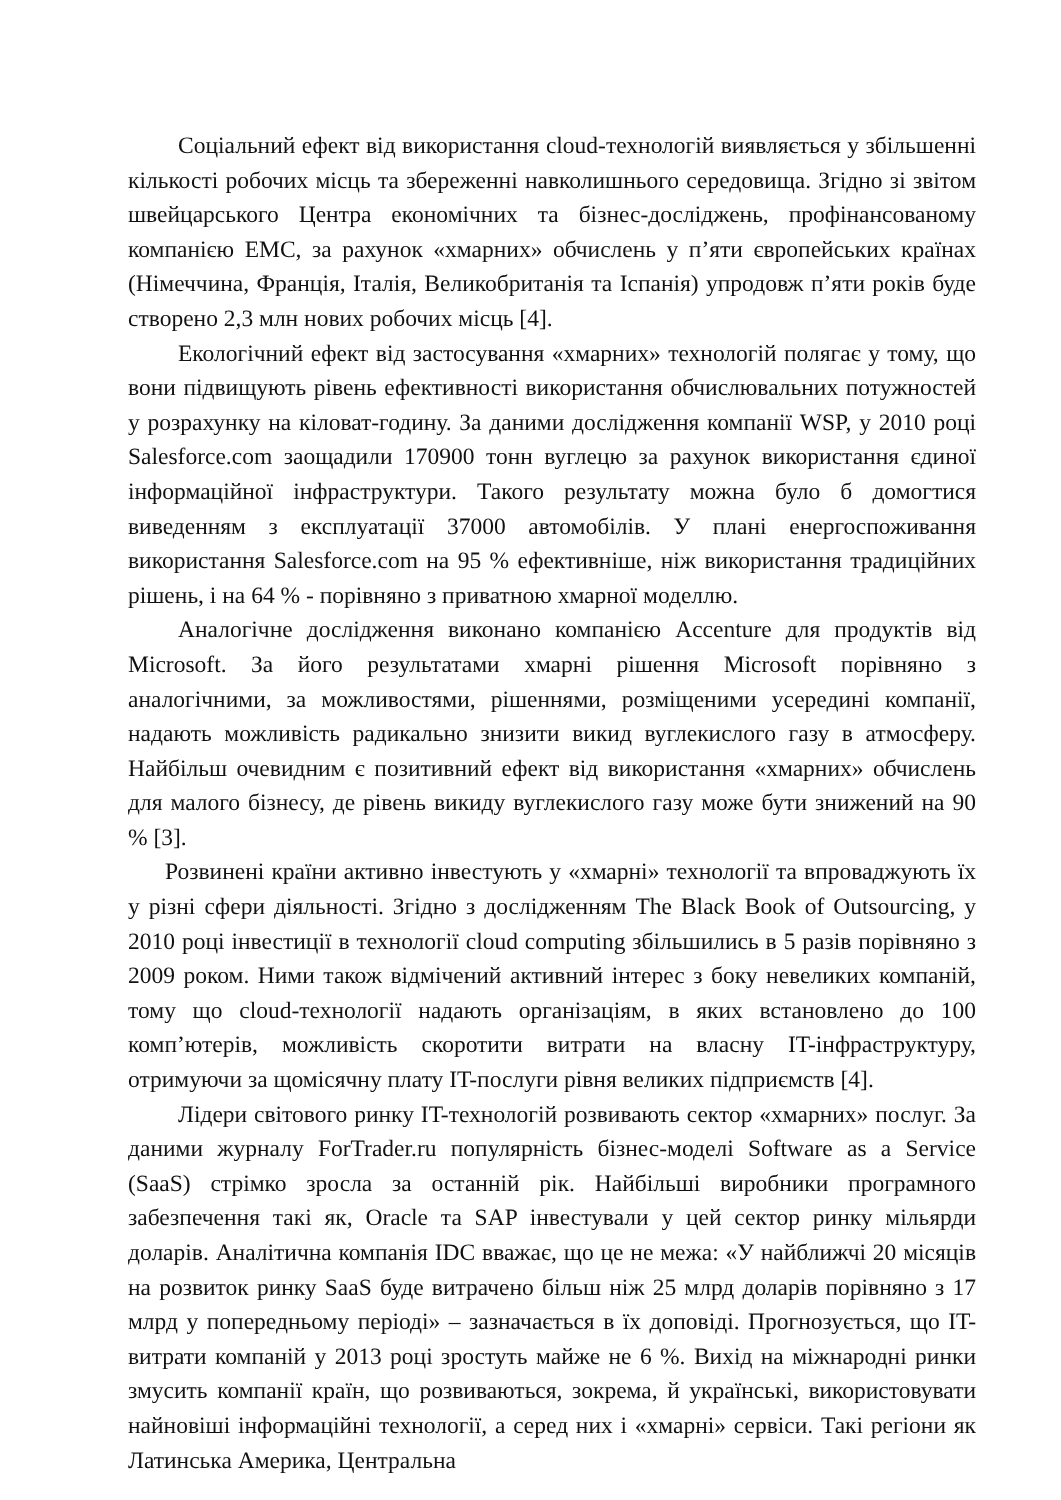Соціальний ефект від використання cloud-технологій виявляється у збільшенні кількості робочих місць та збереженні навколишнього середовища. Згідно зі звітом швейцарського Центра економічних та бізнес-досліджень, профінансованому компанією EMC, за рахунок «хмарних» обчислень у п’яти європейських країнах (Німеччина, Франція, Італія, Великобританія та Іспанія) упродовж п’яти років буде створено 2,3 млн нових робочих місць [4].
Екологічний ефект від застосування «хмарних» технологій полягає у тому, що вони підвищують рівень ефективності використання обчислювальних потужностей у розрахунку на кіловат-годину. За даними дослідження компанії WSP, у 2010 році Salesforce.com заощадили 170900 тонн вуглецю за рахунок використання єдиної інформаційної інфраструктури. Такого результату можна було б домогтися виведенням з експлуатації 37000 автомобілів. У плані енергоспоживання використання Salesforce.com на 95 % ефективніше, ніж використання традиційних рішень, і на 64 % - порівняно з приватною хмарної моделлю.
Аналогічне дослідження виконано компанією Accenture для продуктів від Microsoft. За його результатами хмарні рішення Microsoft порівняно з аналогічними, за можливостями, рішеннями, розміщеними усередині компанії, надають можливість радикально знизити викид вуглекислого газу в атмосферу. Найбільш очевидним є позитивний ефект від використання «хмарних» обчислень для малого бізнесу, де рівень викиду вуглекислого газу може бути знижений на 90 % [3].
Розвинені країни активно інвестують у «хмарні» технології та впроваджують їх у різні сфери діяльності. Згідно з дослідженням The Black Book of Outsourcing, у 2010 році інвестиції в технології cloud computing збільшились в 5 разів порівняно з 2009 роком. Ними також відмічений активний інтерес з боку невеликих компаній, тому що cloud-технології надають організаціям, в яких встановлено до 100 комп’ютерів, можливість скоротити витрати на власну IT-інфраструктуру, отримуючи за щомісячну плату IT-послуги рівня великих підприємств [4].
Лідери світового ринку IT-технологій розвивають сектор «хмарних» послуг. За даними журналу ForTrader.ru популярність бізнес-моделі Software as a Service (SaaS) стрімко зросла за останній рік. Найбільші виробники програмного забезпечення такі як, Oracle та SAP інвестували у цей сектор ринку мільярди доларів. Аналітична компанія IDC вважає, що це не межа: «У найближчі 20 місяців на розвиток ринку SaaS буде витрачено більш ніж 25 млрд доларів порівняно з 17 млрд у попередньому періоді» – зазначається в їх доповіді. Прогнозується, що IT-витрати компаній у 2013 році зростуть майже не 6 %. Вихід на міжнародні ринки змусить компанії країн, що розвиваються, зокрема, й українські, використовувати найновіші інформаційні технології, а серед них і «хмарні» сервіси. Такі регіони як Латинська Америка, Центральна